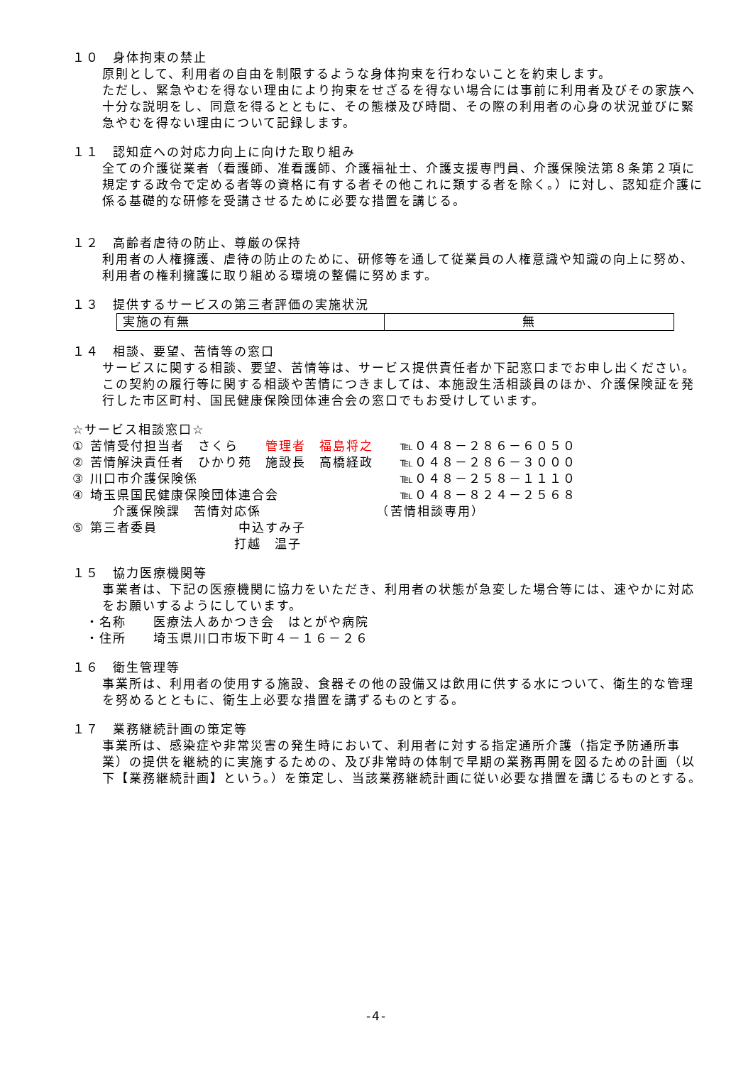１０　身体拘束の禁止
原則として、利用者の自由を制限するような身体拘束を行わないことを約束します。
ただし、緊急やむを得ない理由により拘束をせざるを得ない場合には事前に利用者及びその家族へ十分な説明をし、同意を得るとともに、その態様及び時間、その際の利用者の心身の状況並びに緊急やむを得ない理由について記録します。
１１　認知症への対応力向上に向けた取り組み
全ての介護従業者（看護師、准看護師、介護福祉士、介護支援専門員、介護保険法第８条第２項に規定する政令で定める者等の資格に有する者その他これに類する者を除く。）に対し、認知症介護に係る基礎的な研修を受講させるために必要な措置を講じる。
１２　高齢者虐待の防止、尊厳の保持
利用者の人権擁護、虐待の防止のために、研修等を通して従業員の人権意識や知識の向上に努め、利用者の権利擁護に取り組める環境の整備に努めます。
１３　提供するサービスの第三者評価の実施状況
| 実施の有無 | 無 |
１４　相談、要望、苦情等の窓口
サービスに関する相談、要望、苦情等は、サービス提供責任者か下記窓口までお申し出ください。
この契約の履行等に関する相談や苦情につきましては、本施設生活相談員のほか、介護保険証を発行した市区町村、国民健康保険団体連合会の窓口でもお受けしています。
☆サービス相談窓口☆
① 苦情受付担当者　さくら　　管理者　福島将之　　℡０４８－２８６－６０５０
② 苦情解決責任者　ひかり苑　施設長　高橋経政　　℡０４８－２８６－３０００
③ 川口市介護保険係　　　　　　　　　　　　　　　℡０４８－２５８－１１１０
④ 埼玉県国民健康保険団体連合会　　　　　　　　　℡０４８－８２４－２５６８
　　　介護保険課　苦情対応係　　　　　　　　　（苦情相談専用）
⑤ 第三者委員　　　　　　中込すみ子
　　　　　　　　　　　　打越　温子
１５　協力医療機関等
事業者は、下記の医療機関に協力をいただき、利用者の状態が急変した場合等には、速やかに対応をお願いするようにしています。
　・名称　　医療法人あかつき会　はとがや病院
　・住所　　埼玉県川口市坂下町４－１６－２６
１６　衛生管理等
事業所は、利用者の使用する施設、食器その他の設備又は飲用に供する水について、衛生的な管理を努めるとともに、衛生上必要な措置を講ずるものとする。
１７　業務継続計画の策定等
事業所は、感染症や非常災害の発生時において、利用者に対する指定通所介護（指定予防通所事業）の提供を継続的に実施するための、及び非常時の体制で早期の業務再開を図るための計画（以下【業務継続計画】という。）を策定し、当該業務継続計画に従い必要な措置を講じるものとする。
-4-